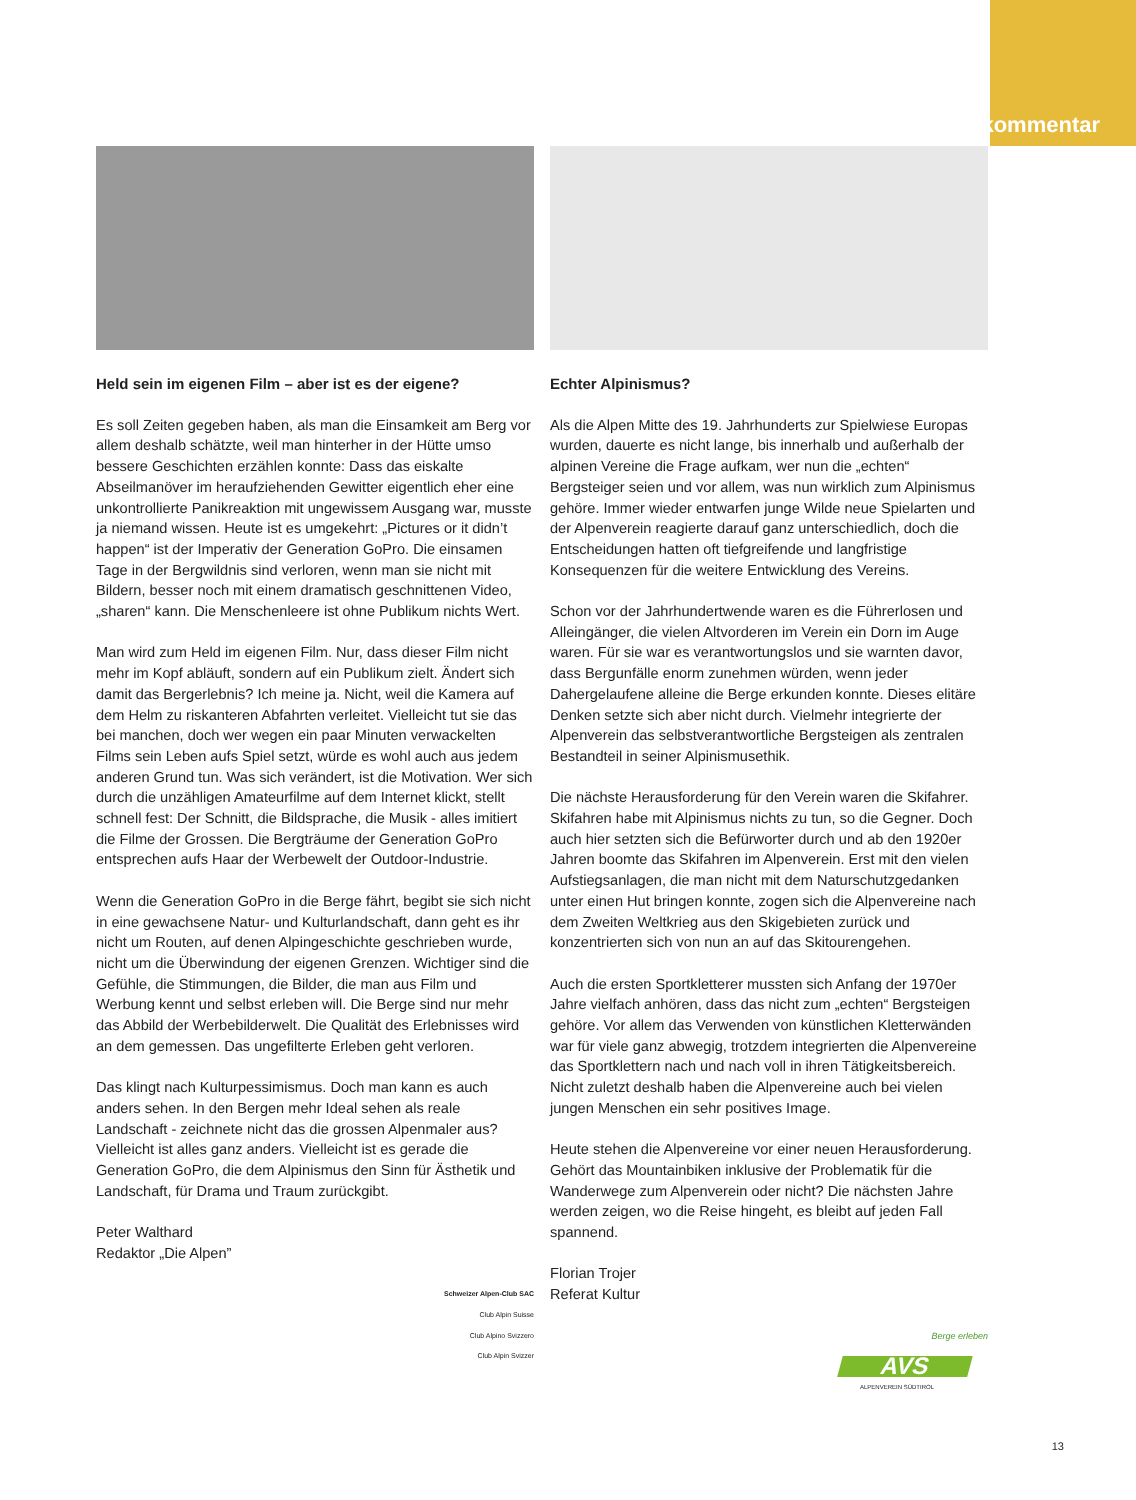kommentar
Held sein im eigenen Film – aber ist es der eigene?
Es soll Zeiten gegeben haben, als man die Einsamkeit am Berg vor allem deshalb schätzte, weil man hinterher in der Hütte umso bessere Geschichten erzählen konnte: Dass das eiskalte Abseilmanöver im heraufziehenden Gewitter eigentlich eher eine unkontrollierte Panikreaktion mit ungewissem Ausgang war, musste ja niemand wissen. Heute ist es umgekehrt: „Pictures or it didn’t happen“ ist der Imperativ der Generation GoPro. Die einsamen Tage in der Bergwildnis sind verloren, wenn man sie nicht mit Bildern, besser noch mit einem dramatisch geschnittenen Video, „sharen“ kann. Die Menschenleere ist ohne Publikum nichts Wert.
Man wird zum Held im eigenen Film. Nur, dass dieser Film nicht mehr im Kopf abläuft, sondern auf ein Publikum zielt. Ändert sich damit das Bergerlebnis? Ich meine ja. Nicht, weil die Kamera auf dem Helm zu riskanteren Abfahrten verleitet. Vielleicht tut sie das bei manchen, doch wer wegen ein paar Minuten verwackelten Films sein Leben aufs Spiel setzt, würde es wohl auch aus jedem anderen Grund tun. Was sich verändert, ist die Motivation. Wer sich durch die unzähligen Amateurfilme auf dem Internet klickt, stellt schnell fest: Der Schnitt, die Bildsprache, die Musik - alles imitiert die Filme der Grossen. Die Bergträume der Generation GoPro entsprechen aufs Haar der Werbewelt der Outdoor-Industrie.
Wenn die Generation GoPro in die Berge fährt, begibt sie sich nicht in eine gewachsene Natur- und Kulturlandschaft, dann geht es ihr nicht um Routen, auf denen Alpingeschichte geschrieben wurde, nicht um die Überwindung der eigenen Grenzen. Wichtiger sind die Gefühle, die Stimmungen, die Bilder, die man aus Film und Werbung kennt und selbst erleben will. Die Berge sind nur mehr das Abbild der Werbebilderwelt. Die Qualität des Erlebnisses wird an dem gemessen. Das ungefilterte Erleben geht verloren.
Das klingt nach Kulturpessimismus. Doch man kann es auch anders sehen. In den Bergen mehr Ideal sehen als reale Landschaft - zeichnete nicht das die grossen Alpenmaler aus? Vielleicht ist alles ganz anders. Vielleicht ist es gerade die Generation GoPro, die dem Alpinismus den Sinn für Ästhetik und Landschaft, für Drama und Traum zurückgibt.
Peter Walthard
Redaktor „Die Alpen”
Schweizer Alpen-Club SAC
Club Alpin Suisse
Club Alpino Svizzero
Club Alpin Svizzer
Echter Alpinismus?
Als die Alpen Mitte des 19. Jahrhunderts zur Spielwiese Europas wurden, dauerte es nicht lange, bis innerhalb und außerhalb der alpinen Vereine die Frage aufkam, wer nun die „echten“ Bergsteiger seien und vor allem, was nun wirklich zum Alpinismus gehöre. Immer wieder entwarfen junge Wilde neue Spielarten und der Alpenverein reagierte darauf ganz unterschiedlich, doch die Entscheidungen hatten oft tiefgreifende und langfristige Konsequenzen für die weitere Entwicklung des Vereins.
Schon vor der Jahrhundertwende waren es die Führerlosen und Alleingänger, die vielen Altvorderen im Verein ein Dorn im Auge waren. Für sie war es verantwortungslos und sie warnten davor, dass Bergunfälle enorm zunehmen würden, wenn jeder Dahergelaufene alleine die Berge erkunden konnte. Dieses elitäre Denken setzte sich aber nicht durch. Vielmehr integrierte der Alpenverein das selbstverantwortliche Bergsteigen als zentralen Bestandteil in seiner Alpinismusethik.
Die nächste Herausforderung für den Verein waren die Skifahrer. Skifahren habe mit Alpinismus nichts zu tun, so die Gegner. Doch auch hier setzten sich die Befürworter durch und ab den 1920er Jahren boomte das Skifahren im Alpenverein. Erst mit den vielen Aufstiegsanlagen, die man nicht mit dem Naturschutzgedanken unter einen Hut bringen konnte, zogen sich die Alpenvereine nach dem Zweiten Weltkrieg aus den Skigebieten zurück und konzentrierten sich von nun an auf das Skitourengehen.
Auch die ersten Sportkletterer mussten sich Anfang der 1970er Jahre vielfach anhören, dass das nicht zum „echten“ Bergsteigen gehöre. Vor allem das Verwenden von künstlichen Kletterwänden war für viele ganz abwegig, trotzdem integrierten die Alpenvereine das Sportklettern nach und nach voll in ihren Tätigkeitsbereich. Nicht zuletzt deshalb haben die Alpenvereine auch bei vielen jungen Menschen ein sehr positives Image.
Heute stehen die Alpenvereine vor einer neuen Herausforderung. Gehört das Mountainbiken inklusive der Problematik für die Wanderwege zum Alpenverein oder nicht? Die nächsten Jahre werden zeigen, wo die Reise hingeht, es bleibt auf jeden Fall spannend.
Florian Trojer
Referat Kultur
Berge erleben
AVS
ALPENVEREIN SÜDTIROL
13